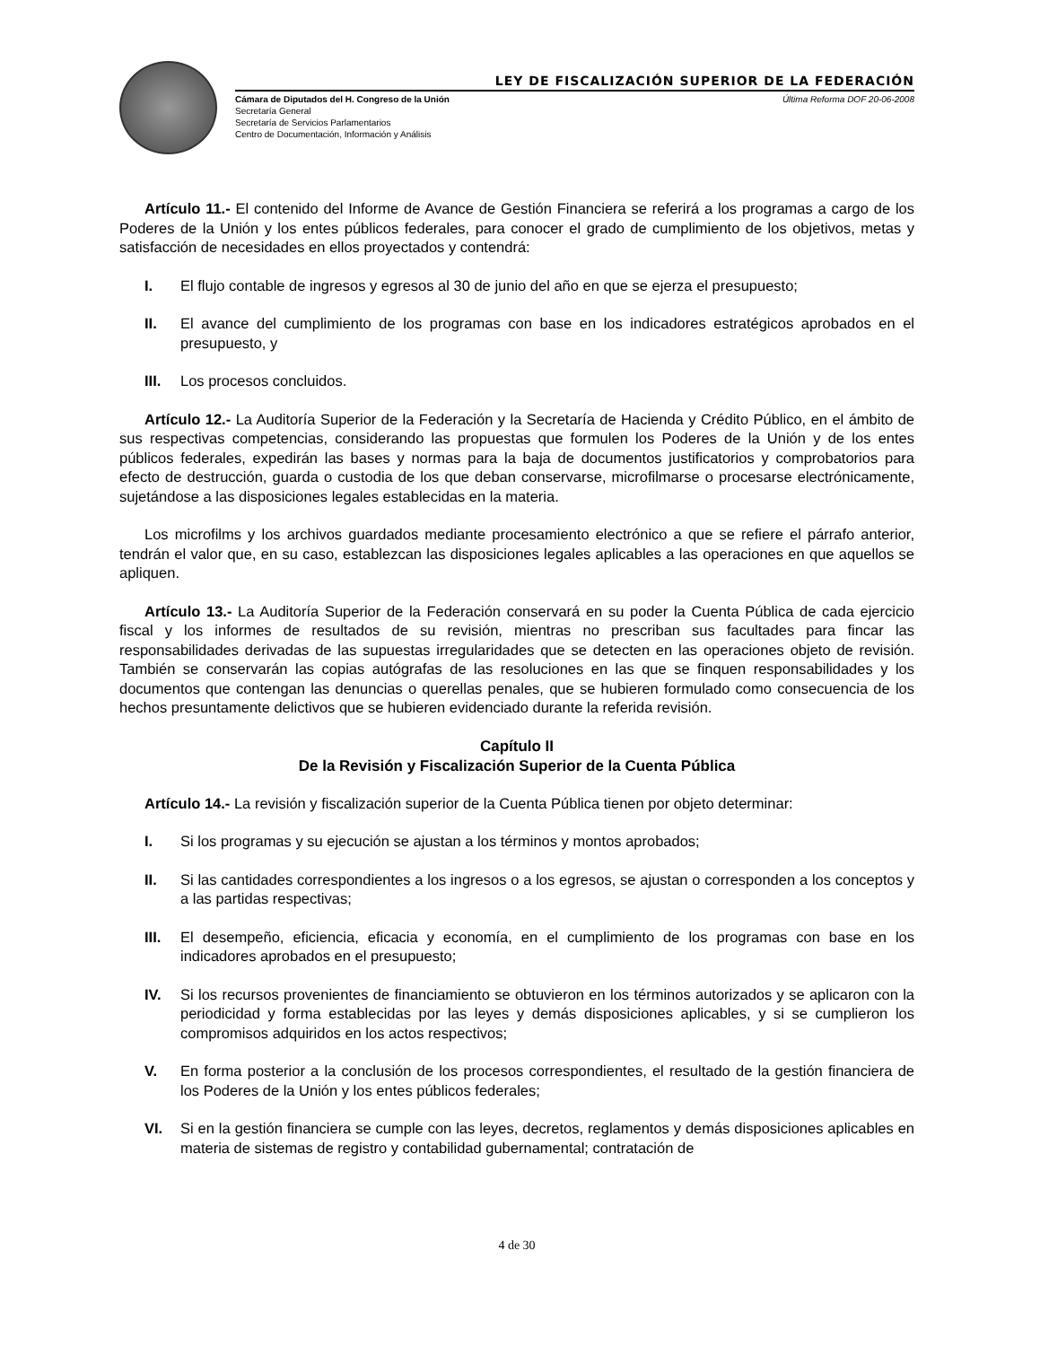LEY DE FISCALIZACIÓN SUPERIOR DE LA FEDERACIÓN
Cámara de Diputados del H. Congreso de la Unión
Secretaría General
Secretaría de Servicios Parlamentarios
Centro de Documentación, Información y Análisis
Última Reforma DOF 20-06-2008
Artículo 11.- El contenido del Informe de Avance de Gestión Financiera se referirá a los programas a cargo de los Poderes de la Unión y los entes públicos federales, para conocer el grado de cumplimiento de los objetivos, metas y satisfacción de necesidades en ellos proyectados y contendrá:
I. El flujo contable de ingresos y egresos al 30 de junio del año en que se ejerza el presupuesto;
II. El avance del cumplimiento de los programas con base en los indicadores estratégicos aprobados en el presupuesto, y
III. Los procesos concluidos.
Artículo 12.- La Auditoría Superior de la Federación y la Secretaría de Hacienda y Crédito Público, en el ámbito de sus respectivas competencias, considerando las propuestas que formulen los Poderes de la Unión y de los entes públicos federales, expedirán las bases y normas para la baja de documentos justificatorios y comprobatorios para efecto de destrucción, guarda o custodia de los que deban conservarse, microfilmarse o procesarse electrónicamente, sujetándose a las disposiciones legales establecidas en la materia.
Los microfilms y los archivos guardados mediante procesamiento electrónico a que se refiere el párrafo anterior, tendrán el valor que, en su caso, establezcan las disposiciones legales aplicables a las operaciones en que aquellos se apliquen.
Artículo 13.- La Auditoría Superior de la Federación conservará en su poder la Cuenta Pública de cada ejercicio fiscal y los informes de resultados de su revisión, mientras no prescriban sus facultades para fincar las responsabilidades derivadas de las supuestas irregularidades que se detecten en las operaciones objeto de revisión. También se conservarán las copias autógrafas de las resoluciones en las que se finquen responsabilidades y los documentos que contengan las denuncias o querellas penales, que se hubieren formulado como consecuencia de los hechos presuntamente delictivos que se hubieren evidenciado durante la referida revisión.
Capítulo II
De la Revisión y Fiscalización Superior de la Cuenta Pública
Artículo 14.- La revisión y fiscalización superior de la Cuenta Pública tienen por objeto determinar:
I. Si los programas y su ejecución se ajustan a los términos y montos aprobados;
II. Si las cantidades correspondientes a los ingresos o a los egresos, se ajustan o corresponden a los conceptos y a las partidas respectivas;
III. El desempeño, eficiencia, eficacia y economía, en el cumplimiento de los programas con base en los indicadores aprobados en el presupuesto;
IV. Si los recursos provenientes de financiamiento se obtuvieron en los términos autorizados y se aplicaron con la periodicidad y forma establecidas por las leyes y demás disposiciones aplicables, y si se cumplieron los compromisos adquiridos en los actos respectivos;
V. En forma posterior a la conclusión de los procesos correspondientes, el resultado de la gestión financiera de los Poderes de la Unión y los entes públicos federales;
VI. Si en la gestión financiera se cumple con las leyes, decretos, reglamentos y demás disposiciones aplicables en materia de sistemas de registro y contabilidad gubernamental; contratación de
4 de 30